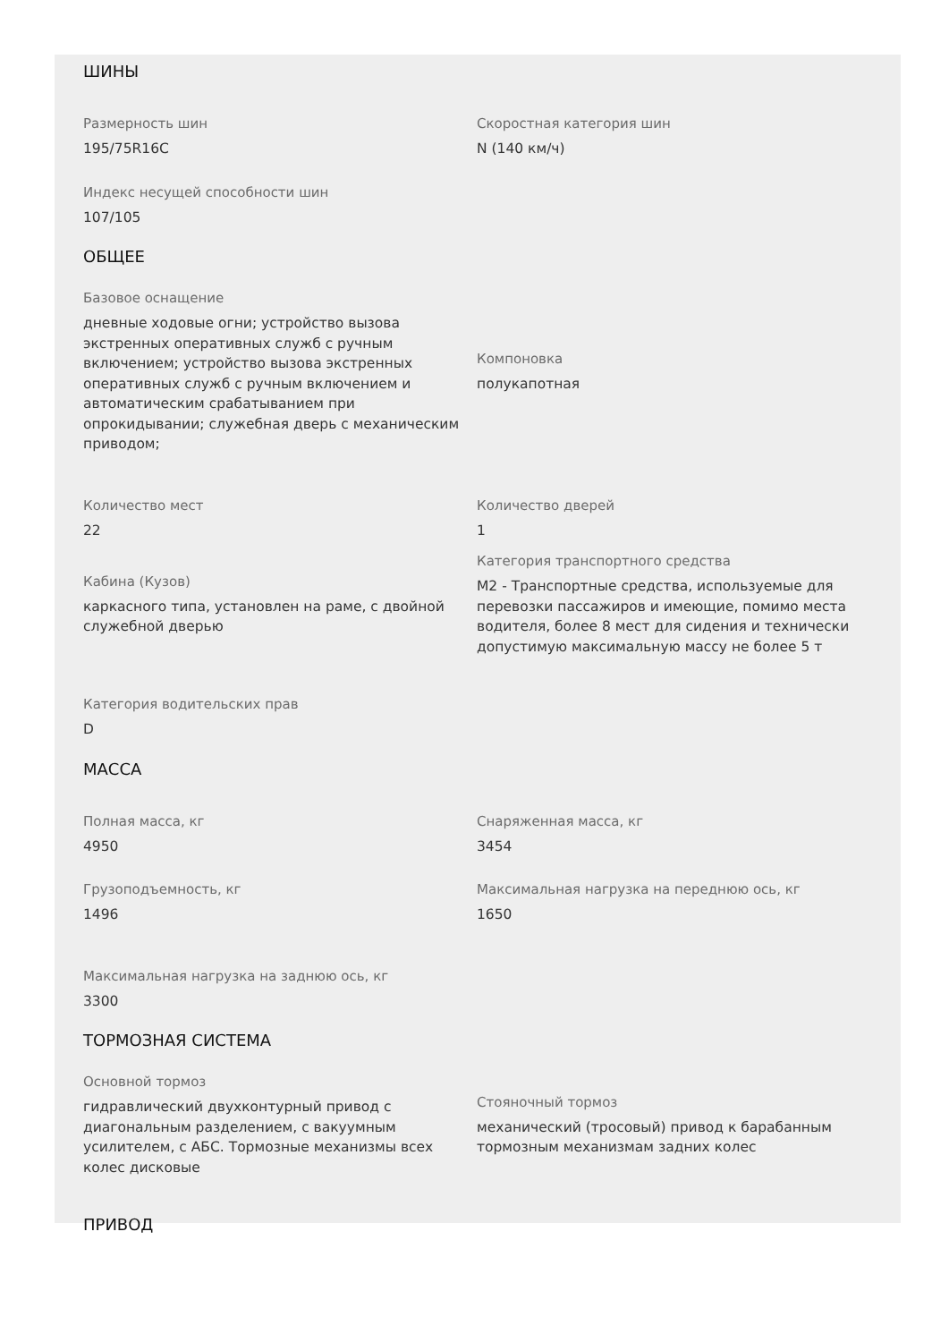ШИНЫ
Размерность шин
195/75R16C
Скоростная категория шин
N (140 км/ч)
Индекс несущей способности шин
107/105
ОБЩЕЕ
Базовое оснащение
дневные ходовые огни; устройство вызова экстренных оперативных служб с ручным включением; устройство вызова экстренных оперативных служб с ручным включением и автоматическим срабатыванием при опрокидывании; служебная дверь с механическим приводом;
Компоновка
полукапотная
Количество мест
22
Количество дверей
1
Кабина (Кузов)
каркасного типа, установлен на раме, с двойной служебной дверью
Категория транспортного средства
M2 - Транспортные средства, используемые для перевозки пассажиров и имеющие, помимо места водителя, более 8 мест для сидения и технически допустимую максимальную массу не более 5 т
Категория водительских прав
D
МАССА
Полная масса, кг
4950
Снаряженная масса, кг
3454
Грузоподъемность, кг
1496
Максимальная нагрузка на переднюю ось, кг
1650
Максимальная нагрузка на заднюю ось, кг
3300
ТОРМОЗНАЯ СИСТЕМА
Основной тормоз
гидравлический двухконтурный привод с диагональным разделением, с вакуумным усилителем, с АБС. Тормозные механизмы всех колес дисковые
Стояночный тормоз
механический (тросовый) привод к барабанным тормозным механизмам задних колес
ПРИВОД